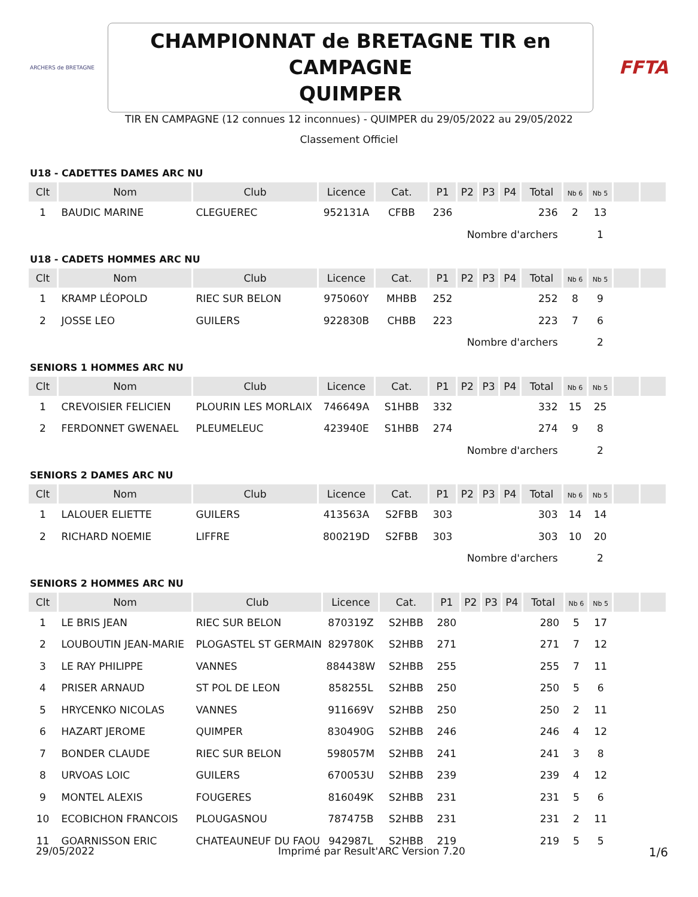ARCHERS de BRETAGNE
CHAMPIONNAT de BRETAGNE TIR en CAMPAGNE
QUIMPER
FFTA
TIR EN CAMPAGNE (12 connues 12 inconnues) - QUIMPER du 29/05/2022 au 29/05/2022
Classement Officiel
U18 - CADETTES DAMES ARC NU
| Clt | Nom | Club | Licence | Cat. | P1 | P2 | P3 | P4 | Total | Nb 6 | Nb 5 | | |
| --- | --- | --- | --- | --- | --- | --- | --- | --- | --- | --- | --- | --- | --- |
| 1 | BAUDIC MARINE | CLEGUEREC | 952131A | CFBB | 236 | | | | 236 | 2 | 13 | | |
| Nombre d'archers | | | | | | | | | | | 1 | | |
U18 - CADETS HOMMES ARC NU
| Clt | Nom | Club | Licence | Cat. | P1 | P2 | P3 | P4 | Total | Nb 6 | Nb 5 | | |
| --- | --- | --- | --- | --- | --- | --- | --- | --- | --- | --- | --- | --- | --- |
| 1 | KRAMP LÉOPOLD | RIEC SUR BELON | 975060Y | MHBB | 252 | | | | 252 | 8 | 9 | | |
| 2 | JOSSE LEO | GUILERS | 922830B | CHBB | 223 | | | | 223 | 7 | 6 | | |
| Nombre d'archers | | | | | | | | | | | 2 | | |
SENIORS 1 HOMMES ARC NU
| Clt | Nom | Club | Licence | Cat. | P1 | P2 | P3 | P4 | Total | Nb 6 | Nb 5 | | |
| --- | --- | --- | --- | --- | --- | --- | --- | --- | --- | --- | --- | --- | --- |
| 1 | CREVOISIER FELICIEN | PLOURIN LES MORLAIX | 746649A | S1HBB | 332 | | | | 332 | 15 | 25 | | |
| 2 | FERDONNET GWENAEL | PLEUMELEUC | 423940E | S1HBB | 274 | | | | 274 | 9 | 8 | | |
| Nombre d'archers | | | | | | | | | | | 2 | | |
SENIORS 2 DAMES ARC NU
| Clt | Nom | Club | Licence | Cat. | P1 | P2 | P3 | P4 | Total | Nb 6 | Nb 5 | | |
| --- | --- | --- | --- | --- | --- | --- | --- | --- | --- | --- | --- | --- | --- |
| 1 | LALOUER ELIETTE | GUILERS | 413563A | S2FBB | 303 | | | | 303 | 14 | 14 | | |
| 2 | RICHARD NOEMIE | LIFFRE | 800219D | S2FBB | 303 | | | | 303 | 10 | 20 | | |
| Nombre d'archers | | | | | | | | | | | 2 | | |
SENIORS 2 HOMMES ARC NU
| Clt | Nom | Club | Licence | Cat. | P1 | P2 | P3 | P4 | Total | Nb 6 | Nb 5 | | |
| --- | --- | --- | --- | --- | --- | --- | --- | --- | --- | --- | --- | --- | --- |
| 1 | LE BRIS JEAN | RIEC SUR BELON | 870319Z | S2HBB | 280 | | | | 280 | 5 | 17 | | |
| 2 | LOUBOUTIN JEAN-MARIE | PLOGASTEL ST GERMAIN | 829780K | S2HBB | 271 | | | | 271 | 7 | 12 | | |
| 3 | LE RAY PHILIPPE | VANNES | 884438W | S2HBB | 255 | | | | 255 | 7 | 11 | | |
| 4 | PRISER ARNAUD | ST POL DE LEON | 858255L | S2HBB | 250 | | | | 250 | 5 | 6 | | |
| 5 | HRYCENKO NICOLAS | VANNES | 911669V | S2HBB | 250 | | | | 250 | 2 | 11 | | |
| 6 | HAZART JEROME | QUIMPER | 830490G | S2HBB | 246 | | | | 246 | 4 | 12 | | |
| 7 | BONDER CLAUDE | RIEC SUR BELON | 598057M | S2HBB | 241 | | | | 241 | 3 | 8 | | |
| 8 | URVOAS LOIC | GUILERS | 670053U | S2HBB | 239 | | | | 239 | 4 | 12 | | |
| 9 | MONTEL ALEXIS | FOUGERES | 816049K | S2HBB | 231 | | | | 231 | 5 | 6 | | |
| 10 | ECOBICHON FRANCOIS | PLOUGASNOU | 787475B | S2HBB | 231 | | | | 231 | 2 | 11 | | |
| 11 | GOARNISSON ERIC | CHATEAUNEUF DU FAOU | 942987L | S2HBB | 219 | | | | 219 | 5 | 5 | | |
29/05/2022 Imprimé par Result'ARC Version 7.20 1/6